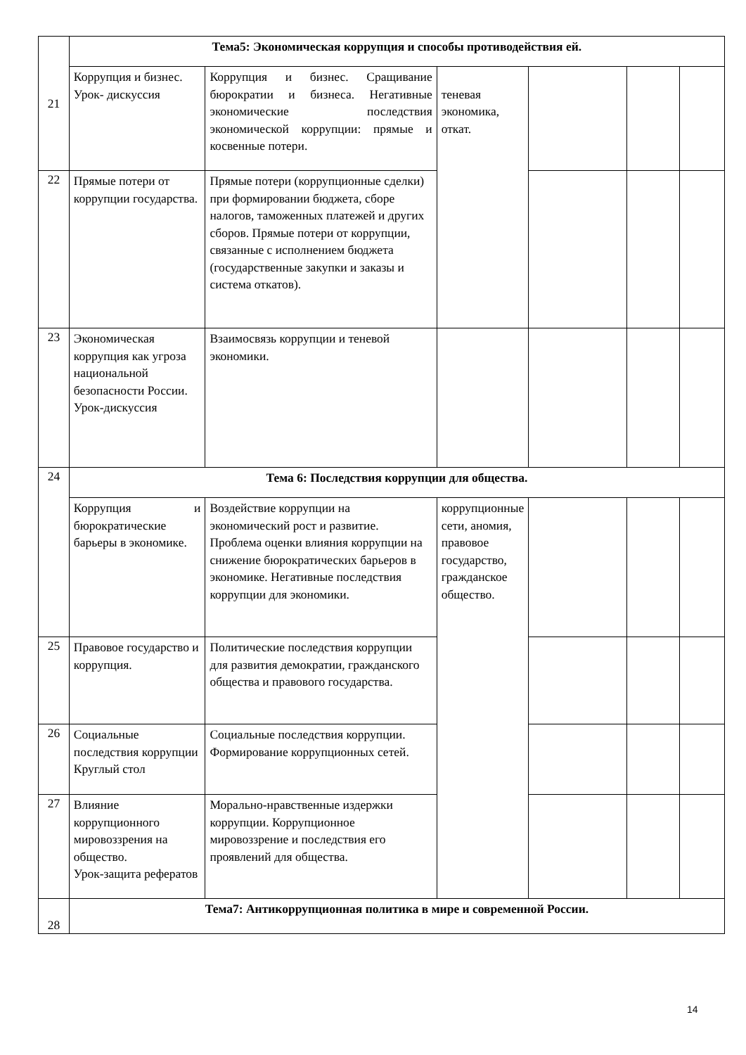| 21 | Тема5: Экономическая коррупция и способы противодействия ей. | | | | | |
| | Коррупция и бизнес. Урок- дискуссия | Коррупция и бизнес. Сращивание бюрократии и бизнеса. Негативные экономические последствия экономической коррупции: прямые и косвенные потери. | теневая экономика, откат. | | | |
| 22 | Прямые потери от коррупции государства. | Прямые потери (коррупционные сделки) при формировании бюджета, сборе налогов, таможенных платежей и других сборов. Прямые потери от коррупции, связанные с исполнением бюджета (государственные закупки и заказы и система откатов). | | | | |
| 23 | Экономическая коррупция как угроза национальной безопасности России. Урок-дискуссия | Взаимосвязь коррупции и теневой экономики. | | | | |
| 24 | Тема 6: Последствия коррупции для общества. | | | | | |
| | Коррупция и бюрократические барьеры в экономике. | Воздействие коррупции на экономический рост и развитие. Проблема оценки влияния коррупции на снижение бюрократических барьеров в экономике. Негативные последствия коррупции для экономики. | коррупционные сети, аномия, правовое государство, гражданское общество. | | | |
| 25 | Правовое государство и коррупция. | Политические последствия коррупции для развития демократии, гражданского общества и правового государства. | | | | |
| 26 | Социальные последствия коррупции Круглый стол | Социальные последствия коррупции. Формирование коррупционных сетей. | | | | |
| 27 | Влияние коррупционного мировоззрения на общество. Урок-защита рефератов | Моральнo-нравственные издержки коррупции. Коррупционное мировоззрение и последствия его проявлений для общества. | | | | |
| 28 | Тема7: Антикоррупционная политика в мире и современной России. | | | | | |
14